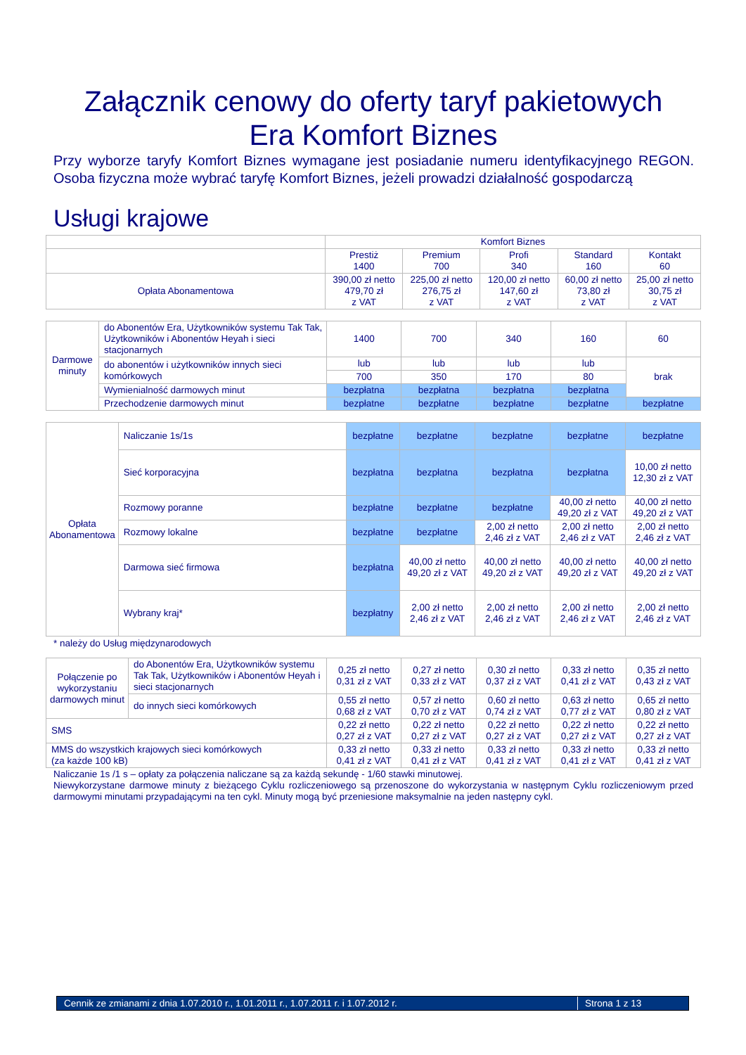Załącznik cenowy do oferty taryf pakietowych
Era Komfort Biznes
Przy wyborze taryfy Komfort Biznes wymagane jest posiadanie numeru identyfikacyjnego REGON. Osoba fizyczna może wybrać taryfę Komfort Biznes, jeżeli prowadzi działalność gospodarczą
Usługi krajowe
| | Komfort Biznes | | | | |
| | Prestiż 1400 | Premium 700 | Profi 340 | Standard 160 | Kontakt 60 |
| Opłata Abonamentowa | 390,00 zł netto 479,70 zł z VAT | 225,00 zł netto 276,75 zł z VAT | 120,00 zł netto 147,60 zł z VAT | 60,00 zł netto 73,80 zł z VAT | 25,00 zł netto 30,75 zł z VAT |
| Darmowe minuty | do Abonentów Era, Użytkowników systemu Tak Tak, Użytkowników i Abonentów Heyah i sieci stacjonarnych | 1400 | 700 | 340 | 160 | 60 |
| | do abonentów i użytkowników innych sieci komórkowych | lub | lub | lub | lub | brak |
| | | 700 | 350 | 170 | 80 | |
| | Wymienialność darmowych minut | bezpłatna | bezpłatna | bezpłatna | bezpłatna | |
| | Przechodzenie darmowych minut | bezpłatne | bezpłatne | bezpłatne | bezpłatne | bezpłatne |
| Opłata Abonamentowa | Naliczanie 1s/1s | bezpłatne | bezpłatne | bezpłatne | bezpłatne | bezpłatne |
| | Sieć korporacyjna | bezpłatna | bezpłatna | bezpłatna | bezpłatna | 10,00 zł netto 12,30 zł z VAT |
| | Rozmowy poranne | bezpłatne | bezpłatne | bezpłatne | 40,00 zł netto 49,20 zł z VAT | 40,00 zł netto 49,20 zł z VAT |
| | Rozmowy lokalne | bezpłatne | bezpłatne | 2,00 zł netto 2,46 zł z VAT | 2,00 zł netto 2,46 zł z VAT | 2,00 zł netto 2,46 zł z VAT |
| | Darmowa sieć firmowa | bezpłatna | 40,00 zł netto 49,20 zł z VAT | 40,00 zł netto 49,20 zł z VAT | 40,00 zł netto 49,20 zł z VAT | 40,00 zł netto 49,20 zł z VAT |
| | Wybrany kraj* | bezpłatny | 2,00 zł netto 2,46 zł z VAT | 2,00 zł netto 2,46 zł z VAT | 2,00 zł netto 2,46 zł z VAT | 2,00 zł netto 2,46 zł z VAT |
* należy do Usług międzynarodowych
| Połączenie po wykorzystaniu darmowych minut | do Abonentów Era, Użytkowników systemu Tak Tak, Użytkowników i Abonentów Heyah i sieci stacjonarnych | 0,25 zł netto 0,31 zł z VAT | 0,27 zł netto 0,33 zł z VAT | 0,30 zł netto 0,37 zł z VAT | 0,33 zł netto 0,41 zł z VAT | 0,35 zł netto 0,43 zł z VAT |
| | do innych sieci komórkowych | 0,55 zł netto 0,68 zł z VAT | 0,57 zł netto 0,70 zł z VAT | 0,60 zł netto 0,74 zł z VAT | 0,63 zł netto 0,77 zł z VAT | 0,65 zł netto 0,80 zł z VAT |
| SMS | | 0,22 zł netto 0,27 zł z VAT | 0,22 zł netto 0,27 zł z VAT | 0,22 zł netto 0,27 zł z VAT | 0,22 zł netto 0,27 zł z VAT | 0,22 zł netto 0,27 zł z VAT |
| MMS do wszystkich krajowych sieci komórkowych (za każde 100 kB) | | 0,33 zł netto 0,41 zł z VAT | 0,33 zł netto 0,41 zł z VAT | 0,33 zł netto 0,41 zł z VAT | 0,33 zł netto 0,41 zł z VAT | 0,33 zł netto 0,41 zł z VAT |
Naliczanie 1s /1 s – opłaty za połączenia naliczane są za każdą sekundę - 1/60 stawki minutowej.
Niewykorzystane darmowe minuty z bieżącego Cyklu rozliczeniowego są przenoszone do wykorzystania w następnym Cyklu rozliczeniowym przed darmowymi minutami przypadającymi na ten cykl. Minuty mogą być przeniesione maksymalnie na jeden następny cykl.
Cennik ze zmianami z dnia 1.07.2010 r., 1.01.2011 r., 1.07.2011 r. i 1.07.2012 r. Strona 1 z 13